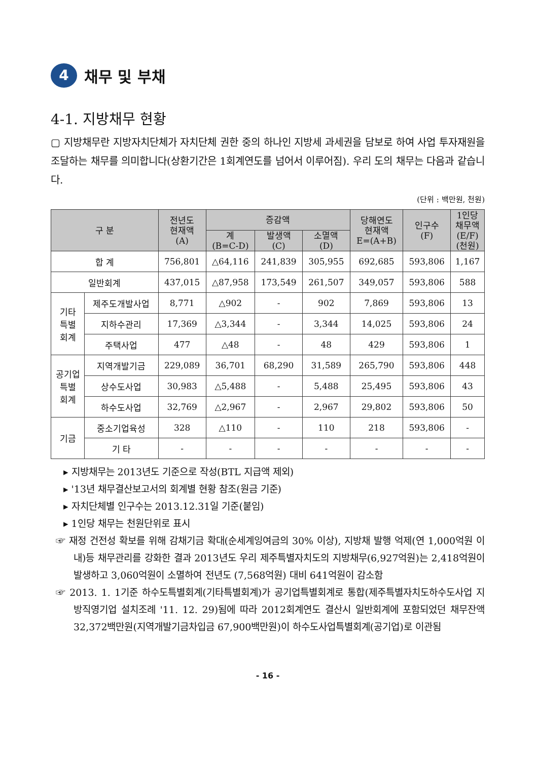4 채무 및 부채
4-1. 지방채무 현황
▢ 지방채무란 지방자치단체가 자치단체 권한 중의 하나인 지방세 과세권을 담보로 하여 사업 투자재원을 조달하는 채무를 의미합니다(상환기간은 1회계연도를 넘어서 이루어짐). 우리 도의 채무는 다음과 같습니다.
(단위 : 백만원, 천원)
| 구 분 | | 전년도 현재액 (A) | 증감액 | | | 당해연도 현재액 E=(A+B) | 인구수 (F) | 1인당 채무액 (E/F) (천원) |
| --- | --- | --- | --- | --- | --- | --- | --- | --- |
| | | | 계 (B=C-D) | 발생액 (C) | 소멸액 (D) | | | |
| 합 계 | | 756,801 | △64,116 | 241,839 | 305,955 | 692,685 | 593,806 | 1,167 |
| 일반회계 | | 437,015 | △87,958 | 173,549 | 261,507 | 349,057 | 593,806 | 588 |
| 기타 특별 회계 | 제주도개발사업 | 8,771 | △902 | - | 902 | 7,869 | 593,806 | 13 |
| | 지하수관리 | 17,369 | △3,344 | - | 3,344 | 14,025 | 593,806 | 24 |
| | 주택사업 | 477 | △48 | - | 48 | 429 | 593,806 | 1 |
| 공기업 특별 회계 | 지역개발기금 | 229,089 | 36,701 | 68,290 | 31,589 | 265,790 | 593,806 | 448 |
| | 상수도사업 | 30,983 | △5,488 | - | 5,488 | 25,495 | 593,806 | 43 |
| | 하수도사업 | 32,769 | △2,967 | - | 2,967 | 29,802 | 593,806 | 50 |
| 기금 | 중소기업육성 | 328 | △110 | - | 110 | 218 | 593,806 | - |
| | 기 타 | - | - | - | - | - | - | - |
▸ 지방채무는 2013년도 기준으로 작성(BTL 지급액 제외)
▸ '13년 채무결산보고서의 회계별 현황 참조(원금 기준)
▸ 자치단체별 인구수는 2013.12.31일 기준(붙임)
▸ 1인당 채무는 천원단위로 표시
☞ 재정 건전성 확보를 위해 감채기금 확대(순세계잉여금의 30% 이상), 지방채 발행 억제(연 1,000억원 이내)등 채무관리를 강화한 결과 2013년도 우리 제주특별자치도의 지방채무(6,927억원)는 2,418억원이 발생하고 3,060억원이 소멸하여 전년도 (7,568억원) 대비 641억원이 감소함
☞ 2013. 1. 1기준 하수도특별회계(기타특별회계)가 공기업특별회계로 통합(제주특별자치도하수도사업 지방직영기업 설치조례 '11. 12. 29)됨에 따라 2012회계연도 결산시 일반회계에 포함되었던 채무잔액 32,372백만원(지역개발기금차입금 67,900백만원)이 하수도사업특별회계(공기업)로 이관됨
- 16 -